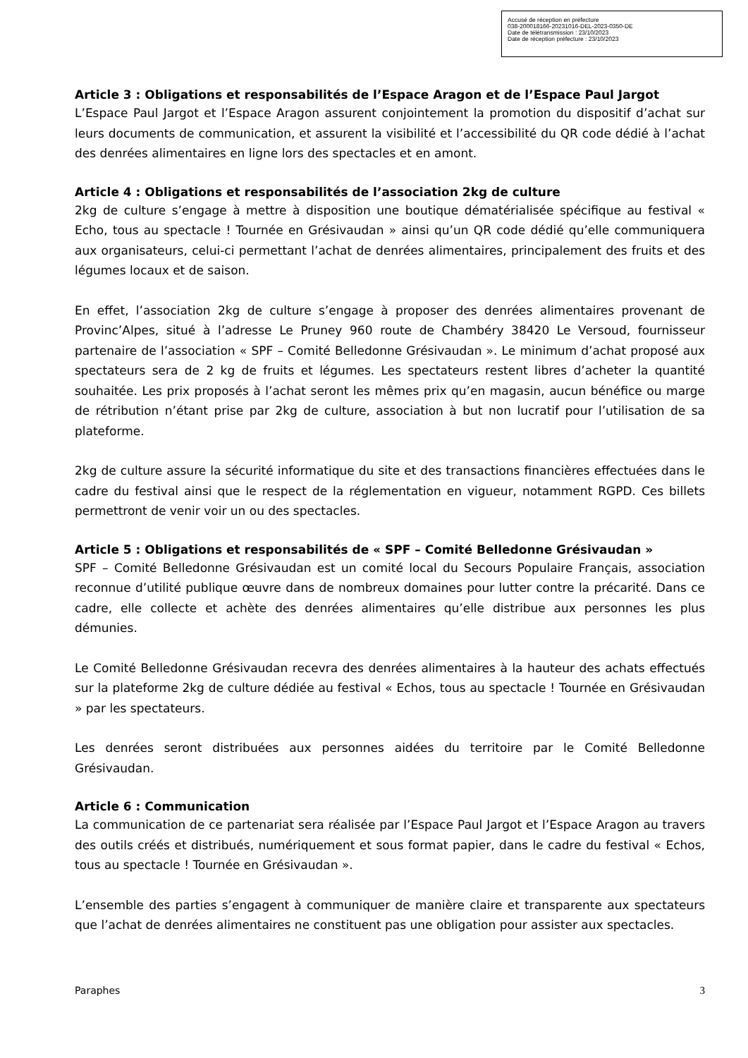Accusé de réception en préfecture
038-200018166-20231016-DEL-2023-0350-DE
Date de télétransmission : 23/10/2023
Date de réception préfecture : 23/10/2023
Article 3 : Obligations et responsabilités de l’Espace Aragon et de l’Espace Paul Jargot
L’Espace Paul Jargot et l’Espace Aragon assurent conjointement la promotion du dispositif d’achat sur leurs documents de communication, et assurent la visibilité et l’accessibilité du QR code dédié à l’achat des denrées alimentaires en ligne lors des spectacles et en amont.
Article 4 : Obligations et responsabilités de l’association 2kg de culture
2kg de culture s’engage à mettre à disposition une boutique dématérialisée spécifique au festival « Echo, tous au spectacle ! Tournée en Grésivaudan » ainsi qu’un QR code dédié qu’elle communiquera aux organisateurs, celui-ci permettant l’achat de denrées alimentaires, principalement des fruits et des légumes locaux et de saison.
En effet, l’association 2kg de culture s’engage à proposer des denrées alimentaires provenant de Provinc’Alpes, situé à l’adresse Le Pruney 960 route de Chambéry 38420 Le Versoud, fournisseur partenaire de l’association « SPF – Comité Belledonne Grésivaudan ». Le minimum d’achat proposé aux spectateurs sera de 2 kg de fruits et légumes. Les spectateurs restent libres d’acheter la quantité souhaitée. Les prix proposés à l’achat seront les mêmes prix qu’en magasin, aucun bénéfice ou marge de rétribution n’étant prise par 2kg de culture, association à but non lucratif pour l’utilisation de sa plateforme.
2kg de culture assure la sécurité informatique du site et des transactions financières effectuées dans le cadre du festival ainsi que le respect de la réglementation en vigueur, notamment RGPD. Ces billets permettront de venir voir un ou des spectacles.
Article 5 : Obligations et responsabilités de « SPF – Comité Belledonne Grésivaudan »
SPF – Comité Belledonne Grésivaudan est un comité local du Secours Populaire Français, association reconnue d’utilité publique œuvre dans de nombreux domaines pour lutter contre la précarité. Dans ce cadre, elle collecte et achète des denrées alimentaires qu’elle distribue aux personnes les plus démunies.
Le Comité Belledonne Grésivaudan recevra des denrées alimentaires à la hauteur des achats effectués sur la plateforme 2kg de culture dédiée au festival « Echos, tous au spectacle ! Tournée en Grésivaudan » par les spectateurs.
Les denrées seront distribuées aux personnes aidées du territoire par le Comité Belledonne Grésivaudan.
Article 6 : Communication
La communication de ce partenariat sera réalisée par l’Espace Paul Jargot et l’Espace Aragon au travers des outils créés et distribués, numériquement et sous format papier, dans le cadre du festival « Echos, tous au spectacle ! Tournée en Grésivaudan ».
L’ensemble des parties s’engagent à communiquer de manière claire et transparente aux spectateurs que l’achat de denrées alimentaires ne constituent pas une obligation pour assister aux spectacles.
Paraphes 3